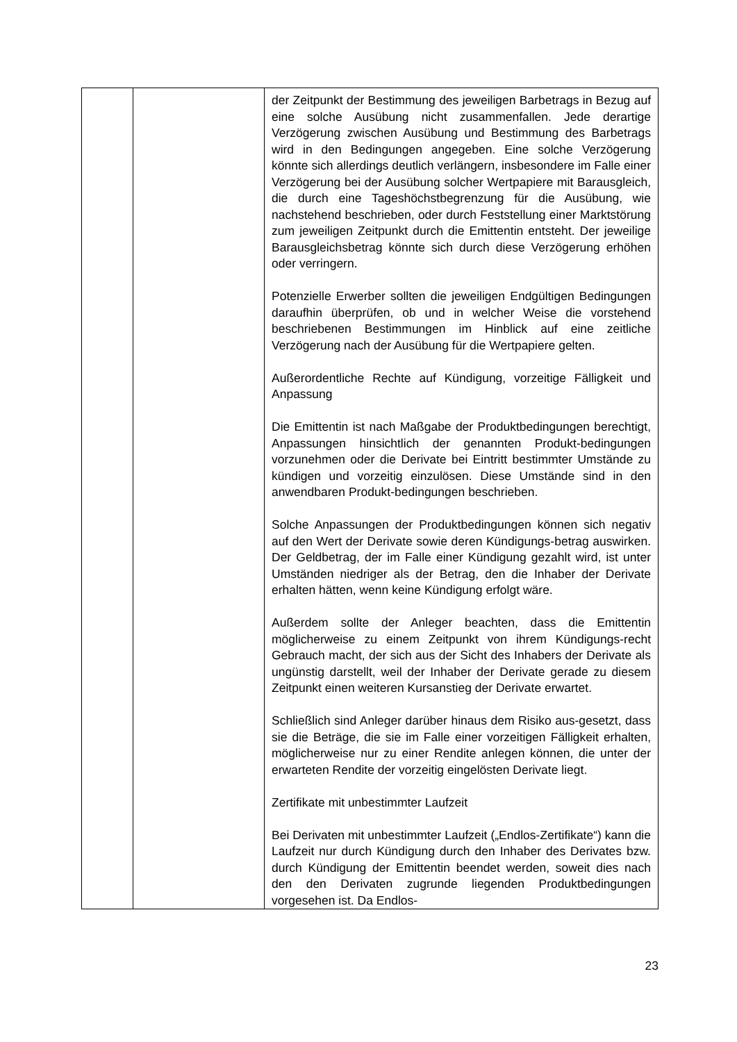| | | der Zeitpunkt der Bestimmung des jeweiligen Barbetrags in Bezug auf eine solche Ausübung nicht zusammenfallen. Jede derartige Verzögerung zwischen Ausübung und Bestimmung des Barbetrags wird in den Bedingungen angegeben. Eine solche Verzögerung könnte sich allerdings deutlich verlängern, insbesondere im Falle einer Verzögerung bei der Ausübung solcher Wertpapiere mit Barausgleich, die durch eine Tageshöchstbegrenzung für die Ausübung, wie nachstehend beschrieben, oder durch Feststellung einer Marktstörung zum jeweiligen Zeitpunkt durch die Emittentin entsteht. Der jeweilige Barausgleichsbetrag könnte sich durch diese Verzögerung erhöhen oder verringern. Potenzielle Erwerber sollten die jeweiligen Endgültigen Bedingungen daraufhin überprüfen, ob und in welcher Weise die vorstehend beschriebenen Bestimmungen im Hinblick auf eine zeitliche Verzögerung nach der Ausübung für die Wertpapiere gelten. Außerordentliche Rechte auf Kündigung, vorzeitige Fälligkeit und Anpassung Die Emittentin ist nach Maßgabe der Produktbedingungen berechtigt, Anpassungen hinsichtlich der genannten Produkt-bedingungen vorzunehmen oder die Derivate bei Eintritt bestimmter Umstände zu kündigen und vorzeitig einzulösen. Diese Umstände sind in den anwendbaren Produkt-bedingungen beschrieben. Solche Anpassungen der Produktbedingungen können sich negativ auf den Wert der Derivate sowie deren Kündigungs-betrag auswirken. Der Geldbetrag, der im Falle einer Kündigung gezahlt wird, ist unter Umständen niedriger als der Betrag, den die Inhaber der Derivate erhalten hätten, wenn keine Kündigung erfolgt wäre. Außerdem sollte der Anleger beachten, dass die Emittentin möglicherweise zu einem Zeitpunkt von ihrem Kündigungs-recht Gebrauch macht, der sich aus der Sicht des Inhabers der Derivate als ungünstig darstellt, weil der Inhaber der Derivate gerade zu diesem Zeitpunkt einen weiteren Kursanstieg der Derivate erwartet. Schließlich sind Anleger darüber hinaus dem Risiko aus-gesetzt, dass sie die Beträge, die sie im Falle einer vorzeitigen Fälligkeit erhalten, möglicherweise nur zu einer Rendite anlegen können, die unter der erwarteten Rendite der vorzeitig eingelösten Derivate liegt. Zertifikate mit unbestimmter Laufzeit Bei Derivaten mit unbestimmter Laufzeit („Endlos-Zertifikate“) kann die Laufzeit nur durch Kündigung durch den Inhaber des Derivates bzw. durch Kündigung der Emittentin beendet werden, soweit dies nach den den Derivaten zugrunde liegenden Produktbedingungen vorgesehen ist. Da Endlos- |
23